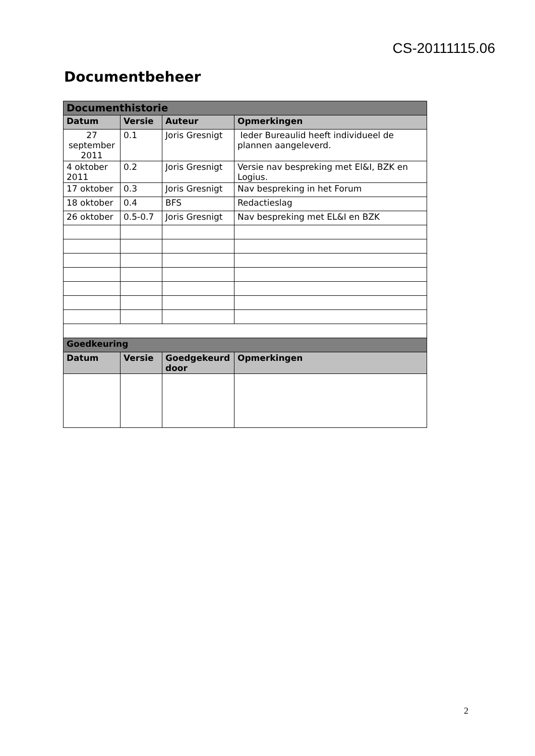CS-20111115.06
Documentbeheer
| Documenthistorie | | | |
| --- | --- | --- | --- |
| Datum | Versie | Auteur | Opmerkingen |
| 27 september 2011 | 0.1 | Joris Gresnigt | Ieder Bureaulid heeft individueel de plannen aangeleverd. |
| 4 oktober 2011 | 0.2 | Joris Gresnigt | Versie nav bespreking met El&I, BZK en Logius. |
| 17 oktober | 0.3 | Joris Gresnigt | Nav bespreking in het Forum |
| 18 oktober | 0.4 | BFS | Redactieslag |
| 26 oktober | 0.5-0.7 | Joris Gresnigt | Nav bespreking met EL&I en BZK |
| Goedkeuring | | | |
| Datum | Versie | Goedgekeurd door | Opmerkingen |
2